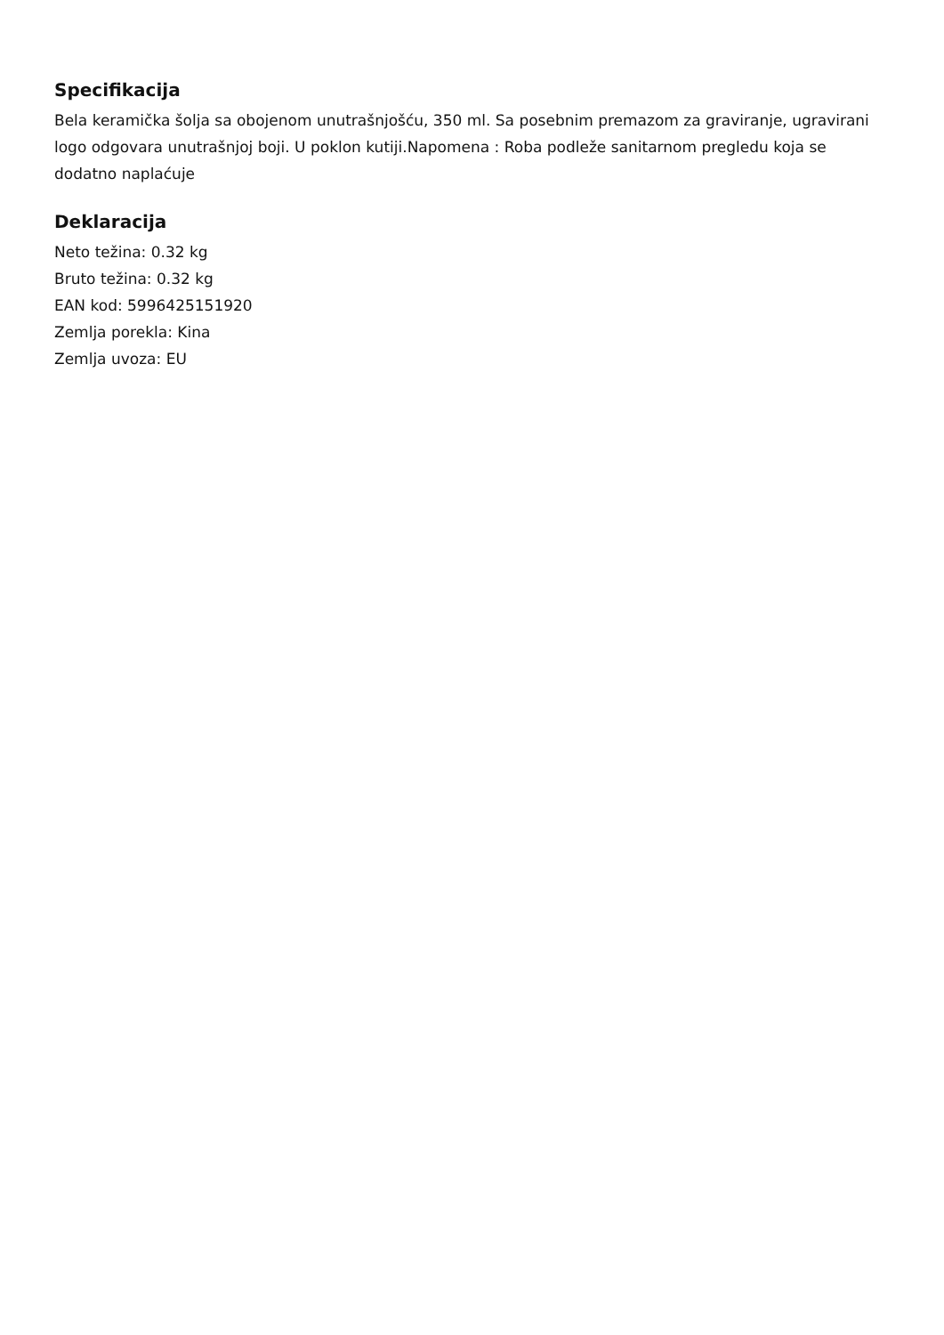Specifikacija
Bela keramička šolja sa obojenom unutrašnjošću, 350 ml. Sa posebnim premazom za graviranje, ugravirani logo odgovara unutrašnjoj boji. U poklon kutiji.Napomena : Roba podleže sanitarnom pregledu koja se dodatno naplaćuje
Deklaracija
Neto težina: 0.32 kg
Bruto težina: 0.32 kg
EAN kod: 5996425151920
Zemlja porekla: Kina
Zemlja uvoza: EU